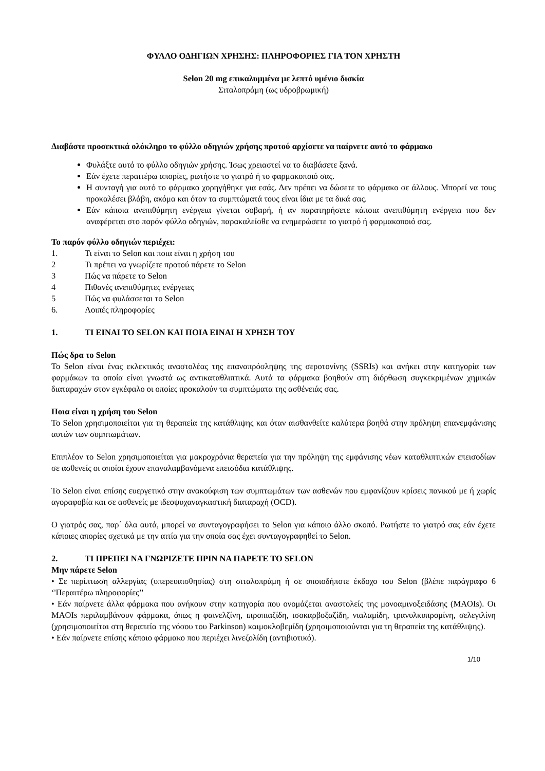ΦΥΛΛΟ ΟΔΗΓΙΩΝ ΧΡΗΣΗΣ: ΠΛΗΡΟΦΟΡΙΕΣ ΓΙΑ ΤΟΝ ΧΡΗΣΤΗ
Selon 20 mg επικαλυμμένα με λεπτό υμένιο δισκία
Σιταλοπράμη (ως υδροβρωμική)
Διαβάστε προσεκτικά ολόκληρο το φύλλο οδηγιών χρήσης προτού αρχίσετε να παίρνετε αυτό το φάρμακο
Φυλάξτε αυτό το φύλλο οδηγιών χρήσης. Ίσως χρειαστεί να το διαβάσετε ξανά.
Εάν έχετε περαιτέρω απορίες, ρωτήστε το γιατρό ή το φαρμακοποιό σας.
Η συνταγή για αυτό το φάρμακο χορηγήθηκε για εσάς. Δεν πρέπει να δώσετε το φάρμακο σε άλλους. Μπορεί να τους προκαλέσει βλάβη, ακόμα και όταν τα συμπτώματά τους είναι ίδια με τα δικά σας.
Εάν κάποια ανεπιθύμητη ενέργεια γίνεται σοβαρή, ή αν παρατηρήσετε κάποια ανεπιθύμητη ενέργεια που δεν αναφέρεται στο παρόν φύλλο οδηγιών, παρακαλείσθε να ενημερώσετε το γιατρό ή φαρμακοποιό σας.
Το παρόν φύλλο οδηγιών περιέχει:
1. Τι είναι το Selon και ποια είναι η χρήση του
2 Τι πρέπει να γνωρίζετε προτού πάρετε το Selon
3 Πώς να πάρετε το Selon
4 Πιθανές ανεπιθύμητες ενέργειες
5 Πώς να φυλάσσεται το Selon
6. Λοιπές πληροφορίες
1. ΤΙ ΕΙΝΑΙ ΤΟ SELON ΚΑΙ ΠΟΙΑ ΕΙΝΑΙ Η ΧΡΗΣΗ ΤΟΥ
Πώς δρα το Selon
Το Selon είναι ένας εκλεκτικός αναστολέας της επαναπρόσληψης της σεροτονίνης (SSRIs) και ανήκει στην κατηγορία των φαρμάκων τα οποία είναι γνωστά ως αντικαταθλιπτικά. Αυτά τα φάρμακα βοηθούν στη διόρθωση συγκεκριμένων χημικών διαταραχών στον εγκέφαλο οι οποίες προκαλούν τα συμπτώματα της ασθένειάς σας.
Ποια είναι η χρήση του Selon
Το Selon χρησιμοποιείται για τη θεραπεία της κατάθλιψης και όταν αισθανθείτε καλύτερα βοηθά στην πρόληψη επανεμφάνισης αυτών των συμπτωμάτων.
Επιπλέον το Selon χρησιμοποιείται για μακροχρόνια θεραπεία για την πρόληψη της εμφάνισης νέων καταθλιπτικών επεισοδίων σε ασθενείς οι οποίοι έχουν επαναλαμβανόμενα επεισόδια κατάθλιψης.
Το Selon είναι επίσης ευεργετικό στην ανακούφιση των συμπτωμάτων των ασθενών που εμφανίζουν κρίσεις πανικού με ή χωρίς αγοραφοβία και σε ασθενείς με ιδεοψυχαναγκαστική διαταραχή (OCD).
Ο γιατρός σας, παρ΄ όλα αυτά, μπορεί να συνταγογραφήσει το Selon για κάποιο άλλο σκοπό. Ρωτήστε το γιατρό σας εάν έχετε κάποιες απορίες σχετικά με την αιτία για την οποία σας έχει συνταγογραφηθεί το Selon.
2. ΤΙ ΠΡΕΠΕΙ ΝΑ ΓΝΩΡΙΖΕΤΕ ΠΡΙΝ ΝΑ ΠΑΡΕΤΕ ΤΟ SELON
Μην πάρετε Selon
• Σε περίπτωση αλλεργίας (υπερευαισθησίας) στη σιταλοπράμη ή σε οποιοδήποτε έκδοχο του Selon (βλέπε παράγραφο 6 ‘'Περαιτέρω πληροφορίες’'
• Εάν παίρνετε άλλα φάρμακα που ανήκουν στην κατηγορία που ονομάζεται αναστολείς της μονοαμινοξειδάσης (MAOIs). Οι MAOIs περιλαμβάνουν φάρμακα, όπως η φαινελζίνη, ιπροπιαζίδη, ισοκαρβοξαζίδη, νιαλαμίδη, τρανυλκυπρομίνη, σελεγιλίνη (χρησιμοποιείται στη θεραπεία της νόσου του Parkinson) καιμοκλοβεμίδη (χρησιμοποιούνται για τη θεραπεία της κατάθλιψης).
• Εάν παίρνετε επίσης κάποιο φάρμακο που περιέχει λινεζολίδη (αντιβιοτικό).
1/10